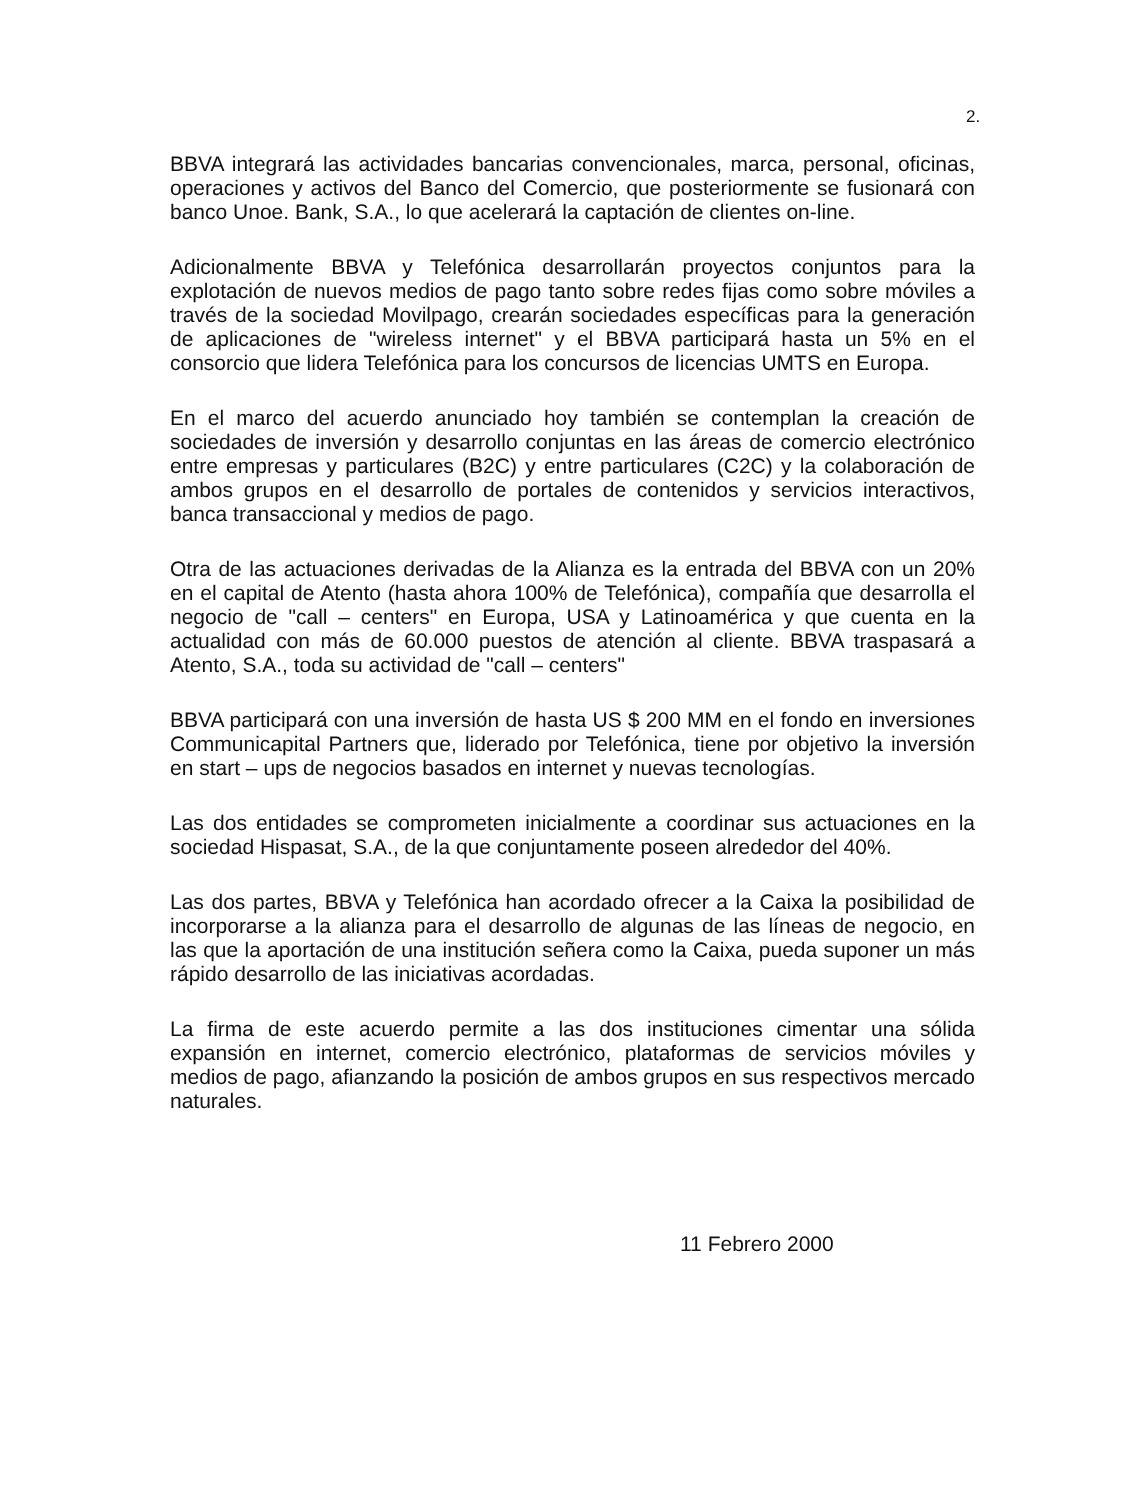2.
BBVA integrará las actividades bancarias convencionales, marca, personal, oficinas, operaciones y activos del Banco del Comercio, que posteriormente se fusionará con banco Unoe. Bank, S.A., lo que acelerará la captación de clientes on-line.
Adicionalmente BBVA y Telefónica desarrollarán proyectos conjuntos para la explotación de nuevos medios de pago tanto sobre redes fijas como sobre móviles a través de la sociedad Movilpago, crearán sociedades específicas para la generación de aplicaciones de "wireless internet" y el BBVA participará hasta un 5% en el consorcio que lidera Telefónica para los concursos de licencias UMTS en Europa.
En el marco del acuerdo anunciado hoy también se contemplan la creación de sociedades de inversión y desarrollo conjuntas en las áreas de comercio electrónico entre empresas y particulares (B2C) y entre particulares (C2C) y la colaboración de ambos grupos en el desarrollo de portales de contenidos y servicios interactivos, banca transaccional y medios de pago.
Otra de las actuaciones derivadas de la Alianza es la entrada del BBVA con un 20% en el capital de Atento (hasta ahora 100% de Telefónica), compañía que desarrolla el negocio de "call – centers" en Europa, USA y Latinoamérica y que cuenta en la actualidad con más de 60.000 puestos de atención al cliente. BBVA traspasará a Atento, S.A., toda su actividad de "call – centers"
BBVA participará con una inversión de hasta US $ 200 MM en el fondo en inversiones Communicapital Partners que, liderado por Telefónica, tiene por objetivo la inversión en start – ups de negocios basados en internet y nuevas tecnologías.
Las dos entidades se comprometen inicialmente a coordinar sus actuaciones en la sociedad Hispasat, S.A., de la que conjuntamente poseen alrededor del 40%.
Las dos partes, BBVA y Telefónica han acordado ofrecer a la Caixa la posibilidad de incorporarse a la alianza para el desarrollo de algunas de las líneas de negocio, en las que la aportación de una institución señera como la Caixa, pueda suponer un más rápido desarrollo de las iniciativas acordadas.
La firma de este acuerdo permite a las dos instituciones cimentar una sólida expansión en internet, comercio electrónico, plataformas de servicios móviles y medios de pago, afianzando la posición de ambos grupos en sus respectivos mercado naturales.
11 Febrero 2000